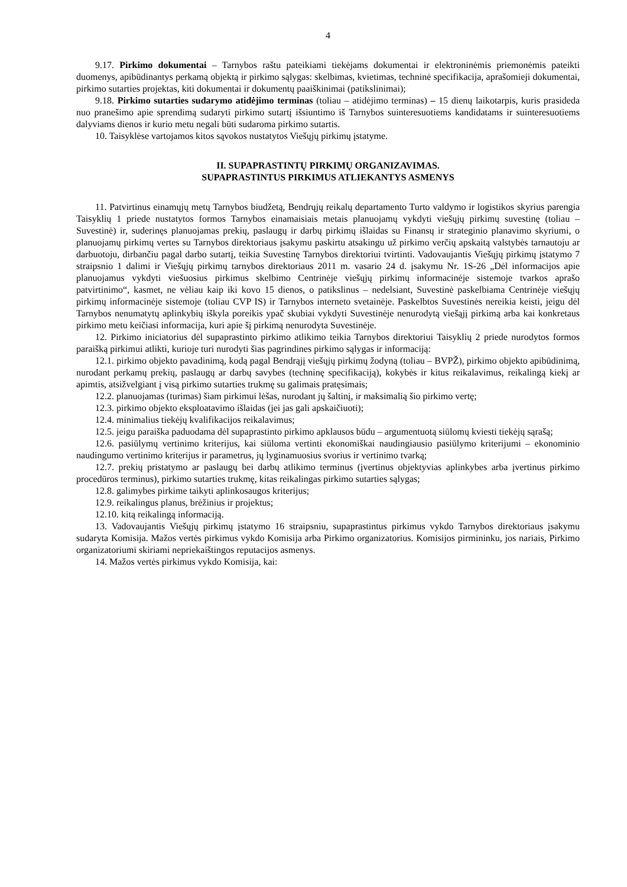4
9.17. Pirkimo dokumentai – Tarnybos raštu pateikiami tiekėjams dokumentai ir elektroninėmis priemonėmis pateikti duomenys, apibūdinantys perkamą objektą ir pirkimo sąlygas: skelbimas, kvietimas, techninė specifikacija, aprašomieji dokumentai, pirkimo sutarties projektas, kiti dokumentai ir dokumentų paaiškinimai (patikslinimai);
9.18. Pirkimo sutarties sudarymo atidėjimo terminas (toliau – atidėjimo terminas) – 15 dienų laikotarpis, kuris prasideda nuo pranešimo apie sprendimą sudaryti pirkimo sutartį išsiuntimo iš Tarnybos suinteresuotiems kandidatams ir suinteresuotiems dalyviams dienos ir kurio metu negali būti sudaroma pirkimo sutartis.
10. Taisyklėse vartojamos kitos sąvokos nustatytos Viešųjų pirkimų įstatyme.
II. SUPAPRASTINTŲ PIRKIMŲ ORGANIZAVIMAS.
SUPAPRASTINTUS PIRKIMUS ATLIEKANTYS ASMENYS
11. Patvirtinus einamųjų metų Tarnybos biudžetą, Bendrųjų reikalų departamento Turto valdymo ir logistikos skyrius parengia Taisyklių 1 priede nustatytos formos Tarnybos einamaisiais metais planuojamų vykdyti viešųjų pirkimų suvestinę (toliau – Suvestinė) ir, suderinęs planuojamas prekių, paslaugų ir darbų pirkimų išlaidas su Finansų ir strateginio planavimo skyriumi, o planuojamų pirkimų vertes su Tarnybos direktoriaus įsakymu paskirtu atsakingu už pirkimo verčių apskaitą valstybės tarnautoju ar darbuotoju, dirbančiu pagal darbo sutartį, teikia Suvestinę Tarnybos direktoriui tvirtinti. Vadovaujantis Viešųjų pirkimų įstatymo 7 straipsnio 1 dalimi ir Viešųjų pirkimų tarnybos direktoriaus 2011 m. vasario 24 d. įsakymu Nr. 1S-26 „Dėl informacijos apie planuojamus vykdyti viešuosius pirkimus skelbimo Centrinėje viešųjų pirkimų informacinėje sistemoje tvarkos aprašo patvirtinimo“, kasmet, ne vėliau kaip iki kovo 15 dienos, o patikslinus – nedelsiant, Suvestinė paskelbiama Centrinėje viešųjų pirkimų informacinėje sistemoje (toliau CVP IS) ir Tarnybos interneto svetainėje. Paskelbtos Suvestinės nereikia keisti, jeigu dėl Tarnybos nenumatytų aplinkybių iškyla poreikis ypač skubiai vykdyti Suvestinėje nenurodytą viešąjį pirkimą arba kai konkretaus pirkimo metu keičiasi informacija, kuri apie šį pirkimą nenurodyta Suvestinėje.
12. Pirkimo iniciatorius dėl supaprastinto pirkimo atlikimo teikia Tarnybos direktoriui Taisyklių 2 priede nurodytos formos paraišką pirkimui atlikti, kurioje turi nurodyti šias pagrindines pirkimo sąlygas ir informaciją:
12.1. pirkimo objekto pavadinimą, kodą pagal Bendrąjį viešųjų pirkimų žodyną (toliau – BVPŽ), pirkimo objekto apibūdinimą, nurodant perkamų prekių, paslaugų ar darbų savybes (techninę specifikaciją), kokybės ir kitus reikalavimus, reikalingą kiekį ar apimtis, atsižvelgiant į visą pirkimo sutarties trukmę su galimais pratęsimais;
12.2. planuojamas (turimas) šiam pirkimui lėšas, nurodant jų šaltinį, ir maksimalią šio pirkimo vertę;
12.3. pirkimo objekto eksploatavimo išlaidas (jei jas gali apskaičiuoti);
12.4. minimalius tiekėjų kvalifikacijos reikalavimus;
12.5. jeigu paraiška paduodama dėl supaprastinto pirkimo apklausos būdu – argumentuotą siūlomų kviesti tiekėjų sąrašą;
12.6. pasiūlymų vertinimo kriterijus, kai siūloma vertinti ekonomiškai naudingiausio pasiūlymo kriterijumi – ekonominio naudingumo vertinimo kriterijus ir parametrus, jų lyginamuosius svorius ir vertinimo tvarką;
12.7. prekių pristatymo ar paslaugų bei darbų atlikimo terminus (įvertinus objektyvias aplinkybes arba įvertinus pirkimo procedūros terminus), pirkimo sutarties trukmę, kitas reikalingas pirkimo sutarties sąlygas;
12.8. galimybes pirkime taikyti aplinkosaugos kriterijus;
12.9. reikalingus planus, brėžinius ir projektus;
12.10. kitą reikalingą informaciją.
13. Vadovaujantis Viešųjų pirkimų įstatymo 16 straipsniu, supaprastintus pirkimus vykdo Tarnybos direktoriaus įsakymu sudaryta Komisija. Mažos vertės pirkimus vykdo Komisija arba Pirkimo organizatorius. Komisijos pirmininku, jos nariais, Pirkimo organizatoriumi skiriami nepriekaištingos reputacijos asmenys.
14. Mažos vertės pirkimus vykdo Komisija, kai: